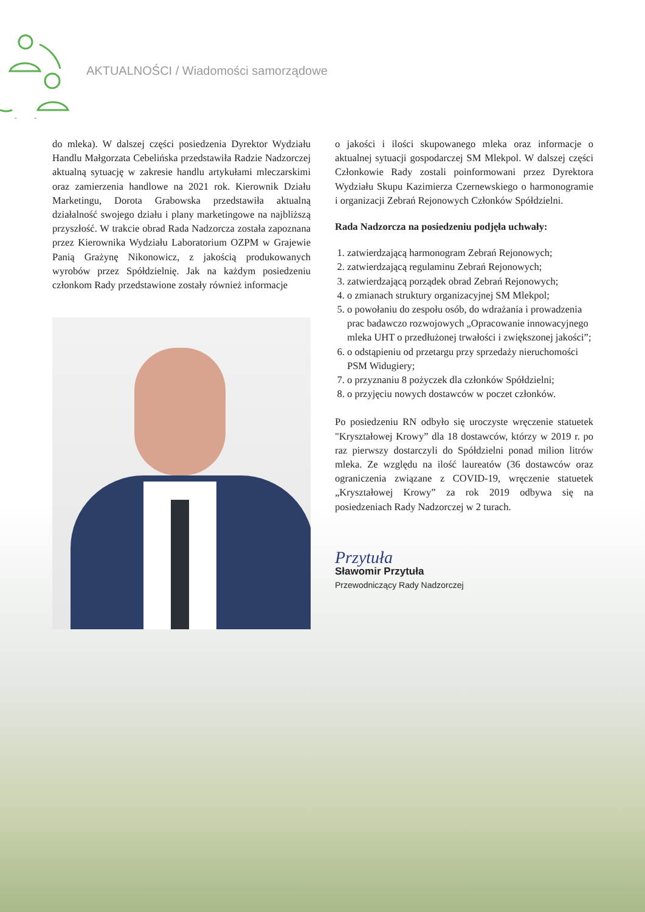AKTUALNOŚCI / Wiadomości samorządowe
do mleka). W dalszej części posiedzenia Dyrektor Wydziału Handlu Małgorzata Cebelińska przedstawiła Radzie Nadzorczej aktualną sytuację w zakresie handlu artykułami mleczarskimi oraz zamierzenia handlowe na 2021 rok. Kierownik Działu Marketingu, Dorota Grabowska przedstawiła aktualną działalność swojego działu i plany marketingowe na najbliższą przyszłość. W trakcie obrad Rada Nadzorcza została zapoznana przez Kierownika Wydziału Laboratorium OZPM w Grajewie Panią Grażynę Nikonowicz, z jakością produkowanych wyrobów przez Spółdzielnię. Jak na każdym posiedzeniu członkom Rady przedstawione zostały również informacje
o jakości i ilości skupowanego mleka oraz informacje o aktualnej sytuacji gospodarczej SM Mlekpol. W dalszej części Członkowie Rady zostali poinformowani przez Dyrektora Wydziału Skupu Kazimierza Czernewskiego o harmonogramie i organizacji Zebrań Rejonowych Członków Spółdzielni.
Rada Nadzorcza na posiedzeniu podjęła uchwały:
1. zatwierdzającą harmonogram Zebrań Rejonowych;
2. zatwierdzającą regulaminu Zebrań Rejonowych;
3. zatwierdzającą porządek obrad Zebrań Rejonowych;
4. o zmianach struktury organizacyjnej SM Mlekpol;
5. o powołaniu do zespołu osób, do wdrażania i prowadzenia prac badawczo rozwojowych „Opracowanie innowacyjnego mleka UHT o przedłużonej trwałości i zwiększonej jakości”;
6. o odstąpieniu od przetargu przy sprzedaży nieruchomości PSM Widugiery;
7. o przyznaniu 8 pożyczek dla członków Spółdzielni;
8. o przyjęciu nowych dostawców w poczet członków.
Po posiedzeniu RN odbyło się uroczyste wręczenie statuetek "Kryształowej Krowy” dla 18 dostawców, którzy w 2019 r. po raz pierwszy dostarczyli do Spółdzielni ponad milion litrów mleka. Ze względu na ilość laureatów (36 dostawców oraz ograniczenia związane z COVID-19, wręczenie statuetek „Kryształowej Krowy” za rok 2019 odbywa się na posiedzeniach Rady Nadzorczej w 2 turach.
Przytuła
Sławomir Przytuła
Przewodniczący Rady Nadzorczej